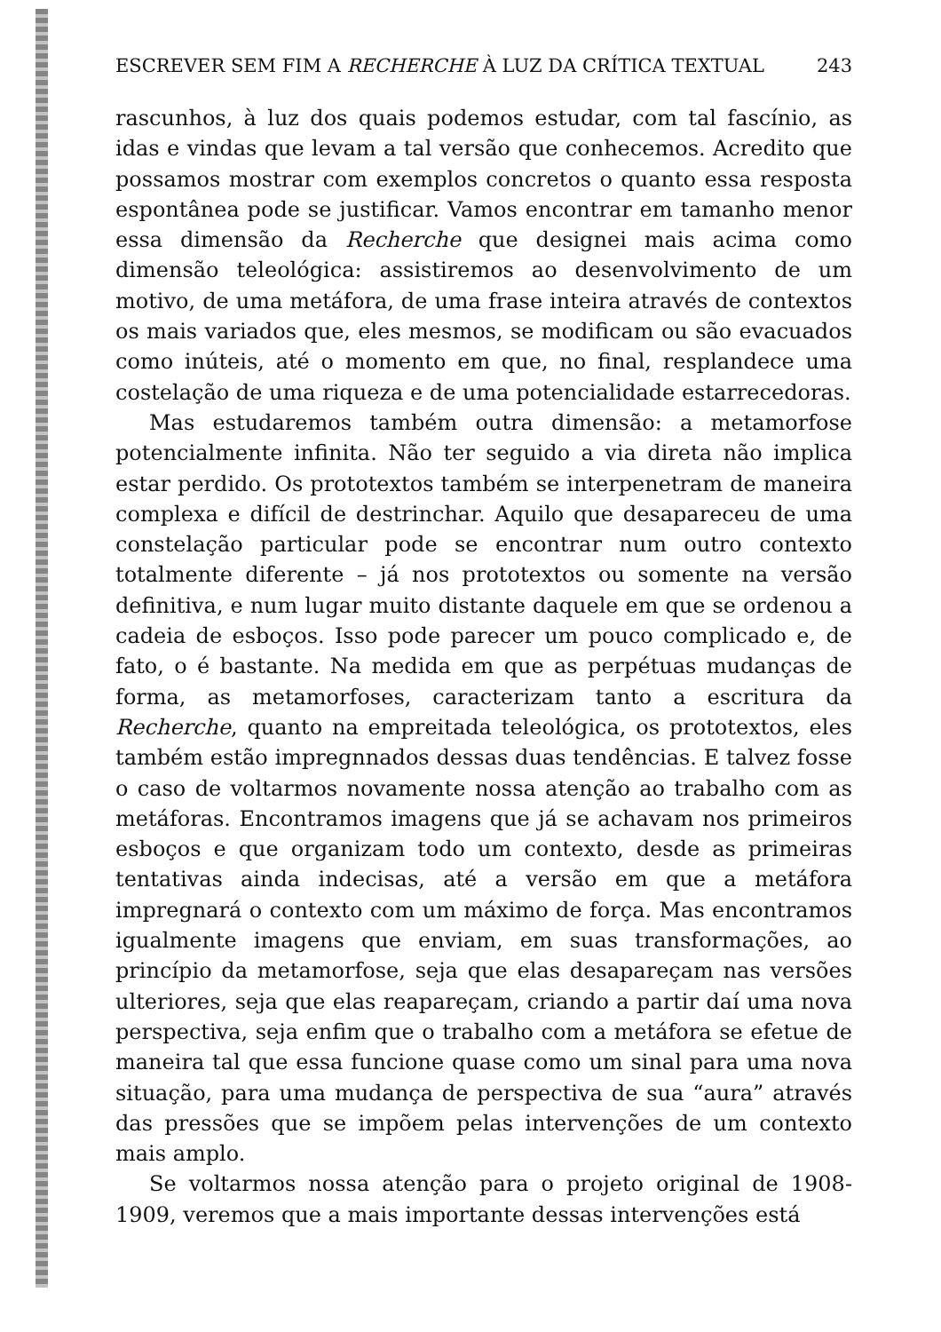ESCREVER SEM FIM A RECHERCHE À LUZ DA CRÍTICA TEXTUAL 243
rascunhos, à luz dos quais podemos estudar, com tal fascínio, as idas e vindas que levam a tal versão que conhecemos. Acredito que possamos mostrar com exemplos concretos o quanto essa resposta espontânea pode se justificar. Vamos encontrar em tamanho menor essa dimensão da Recherche que designei mais acima como dimensão teleológica: assistiremos ao desenvolvimento de um motivo, de uma metáfora, de uma frase inteira através de contextos os mais variados que, eles mesmos, se modificam ou são evacuados como inúteis, até o momento em que, no final, resplandece uma costelação de uma riqueza e de uma potencialidade estarrecedoras.
Mas estudaremos também outra dimensão: a metamorfose potencialmente infinita. Não ter seguido a via direta não implica estar perdido. Os prototextos também se interpenetram de maneira complexa e difícil de destrinchar. Aquilo que desapareceu de uma constelação particular pode se encontrar num outro contexto totalmente diferente – já nos prototextos ou somente na versão definitiva, e num lugar muito distante daquele em que se ordenou a cadeia de esboços. Isso pode parecer um pouco complicado e, de fato, o é bastante. Na medida em que as perpétuas mudanças de forma, as metamorfoses, caracterizam tanto a escritura da Recherche, quanto na empreitada teleológica, os prototextos, eles também estão impregnnados dessas duas tendências. E talvez fosse o caso de voltarmos novamente nossa atenção ao trabalho com as metáforas. Encontramos imagens que já se achavam nos primeiros esboços e que organizam todo um contexto, desde as primeiras tentativas ainda indecisas, até a versão em que a metáfora impregnará o contexto com um máximo de força. Mas encontramos igualmente imagens que enviam, em suas transformações, ao princípio da metamorfose, seja que elas desapareçam nas versões ulteriores, seja que elas reapareçam, criando a partir daí uma nova perspectiva, seja enfim que o trabalho com a metáfora se efetue de maneira tal que essa funcione quase como um sinal para uma nova situação, para uma mudança de perspectiva de sua “aura” através das pressões que se impõem pelas intervenções de um contexto mais amplo.
Se voltarmos nossa atenção para o projeto original de 1908-1909, veremos que a mais importante dessas intervenções está